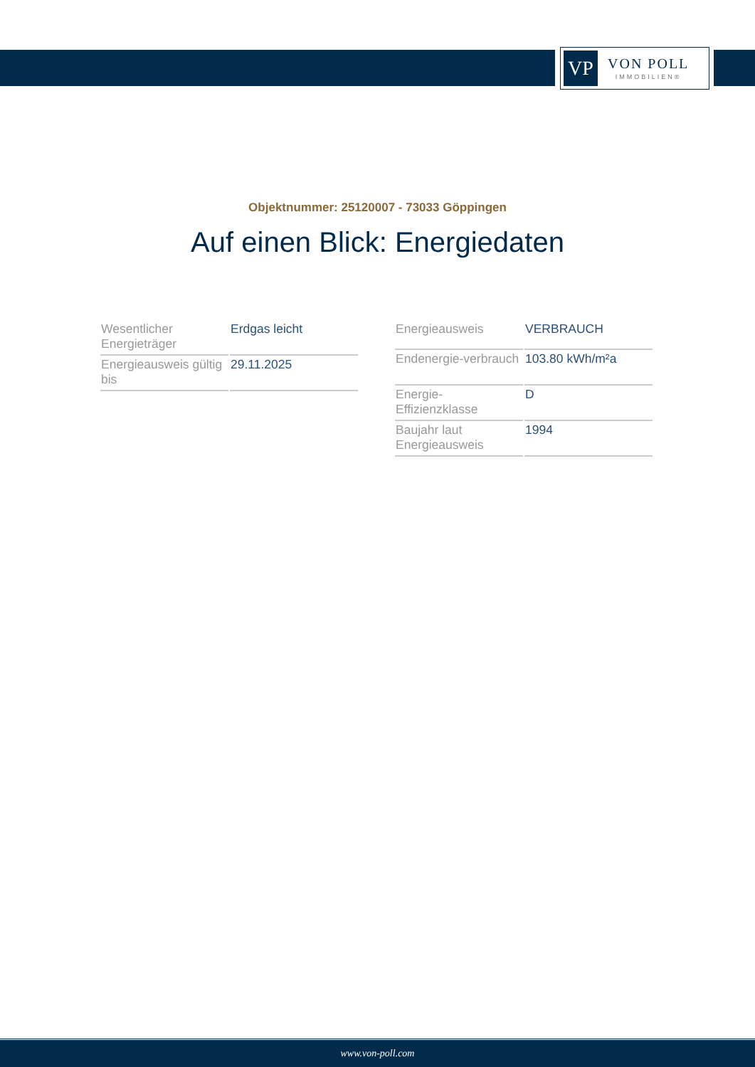VP
VON POLL
IMMOBILIEN®
Objektnummer: 25120007 - 73033 Göppingen
Auf einen Blick: Energiedaten
| Wesentlicher Energieträger | Erdgas leicht |
| Energieausweis gültig bis | 29.11.2025 |
| Energieausweis | VERBRAUCH |
| Endenergie-verbrauch | 103.80 kWh/m²a |
| Energie-Effizienzklasse | D |
| Baujahr laut Energieausweis | 1994 |
www.von-poll.com